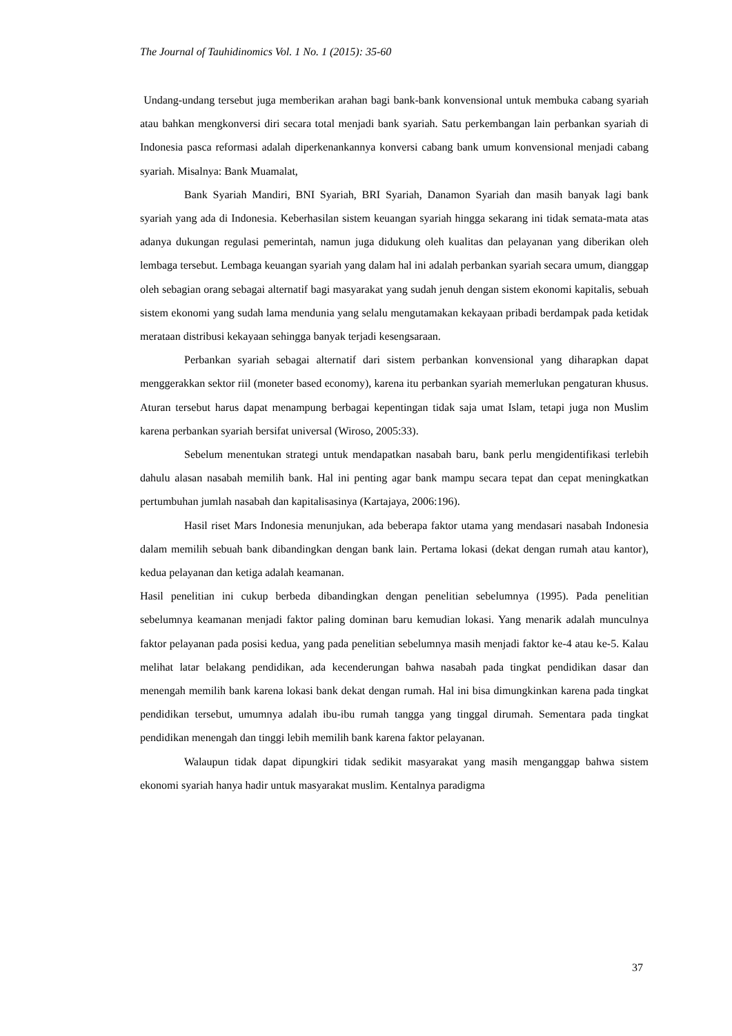The Journal of Tauhidinomics Vol. 1 No. 1 (2015): 35-60
Undang-undang tersebut juga memberikan arahan bagi bank-bank konvensional untuk membuka cabang syariah atau bahkan mengkonversi diri secara total menjadi bank syariah. Satu perkembangan lain perbankan syariah di Indonesia pasca reformasi adalah diperkenankannya konversi cabang bank umum konvensional menjadi cabang syariah. Misalnya: Bank Muamalat,
Bank Syariah Mandiri, BNI Syariah, BRI Syariah, Danamon Syariah dan masih banyak lagi bank syariah yang ada di Indonesia. Keberhasilan sistem keuangan syariah hingga sekarang ini tidak semata-mata atas adanya dukungan regulasi pemerintah, namun juga didukung oleh kualitas dan pelayanan yang diberikan oleh lembaga tersebut. Lembaga keuangan syariah yang dalam hal ini adalah perbankan syariah secara umum, dianggap oleh sebagian orang sebagai alternatif bagi masyarakat yang sudah jenuh dengan sistem ekonomi kapitalis, sebuah sistem ekonomi yang sudah lama mendunia yang selalu mengutamakan kekayaan pribadi berdampak pada ketidak merataan distribusi kekayaan sehingga banyak terjadi kesengsaraan.
Perbankan syariah sebagai alternatif dari sistem perbankan konvensional yang diharapkan dapat menggerakkan sektor riil (moneter based economy), karena itu perbankan syariah memerlukan pengaturan khusus. Aturan tersebut harus dapat menampung berbagai kepentingan tidak saja umat Islam, tetapi juga non Muslim karena perbankan syariah bersifat universal (Wiroso, 2005:33).
Sebelum menentukan strategi untuk mendapatkan nasabah baru, bank perlu mengidentifikasi terlebih dahulu alasan nasabah memilih bank. Hal ini penting agar bank mampu secara tepat dan cepat meningkatkan pertumbuhan jumlah nasabah dan kapitalisasinya (Kartajaya, 2006:196).
Hasil riset Mars Indonesia menunjukan, ada beberapa faktor utama yang mendasari nasabah Indonesia dalam memilih sebuah bank dibandingkan dengan bank lain. Pertama lokasi (dekat dengan rumah atau kantor), kedua pelayanan dan ketiga adalah keamanan.
Hasil penelitian ini cukup berbeda dibandingkan dengan penelitian sebelumnya (1995). Pada penelitian sebelumnya keamanan menjadi faktor paling dominan baru kemudian lokasi. Yang menarik adalah munculnya faktor pelayanan pada posisi kedua, yang pada penelitian sebelumnya masih menjadi faktor ke-4 atau ke-5. Kalau melihat latar belakang pendidikan, ada kecenderungan bahwa nasabah pada tingkat pendidikan dasar dan menengah memilih bank karena lokasi bank dekat dengan rumah. Hal ini bisa dimungkinkan karena pada tingkat pendidikan tersebut, umumnya adalah ibu-ibu rumah tangga yang tinggal dirumah. Sementara pada tingkat pendidikan menengah dan tinggi lebih memilih bank karena faktor pelayanan.
Walaupun tidak dapat dipungkiri tidak sedikit masyarakat yang masih menganggap bahwa sistem ekonomi syariah hanya hadir untuk masyarakat muslim. Kentalnya paradigma
37